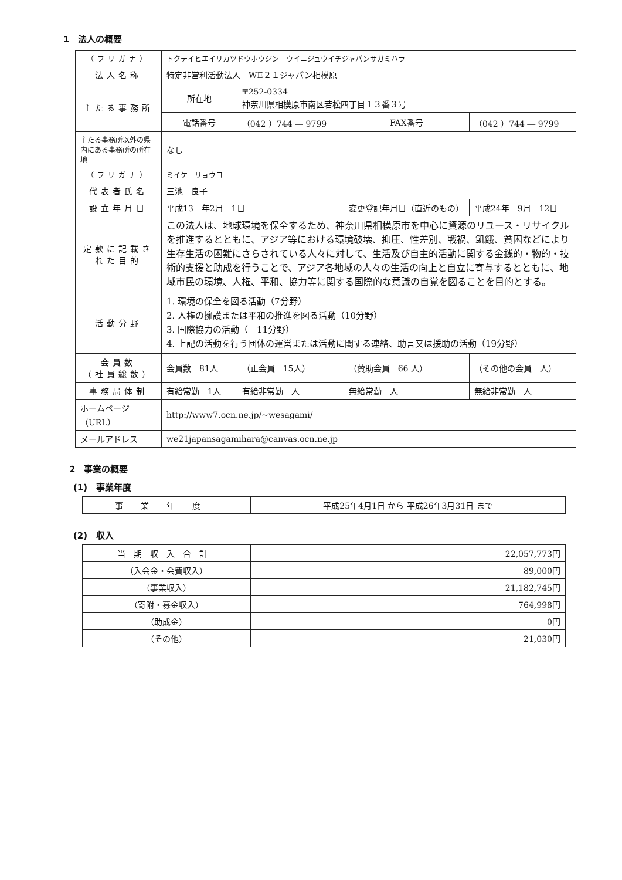1　法人の概要
| （フリガナ） | トクテイヒエイリカツドウホウジン ウイニジュウイチジャパンサガミハラ | | | |
| 法人名称 | 特定非営利活動法人 WE２１ジャパン相模原 | | | |
| 主たる事務所 | 所在地 | 〒252-0334 神奈川県相模原市南区若松四丁目１３番３号 | | |
| | 電話番号 | （042 ）744 ― 9799 | FAX番号 | （042 ）744 ― 9799 |
| 主たる事務所以外の県内にある事務所の所在地 | なし | | | |
| （フリガナ） | ミイケ リョウコ | | | |
| 代表者氏名 | 三池 良子 | | | |
| 設立年月日 | 平成13 年2月 1日 | | 変更登記年月日（直近のもの） | 平成24年 9月 12日 |
| 定款に記載された目的 | この法人は、地球環境を保全するため、神奈川県相模原市を中心に資源のリユース・リサイクルを推進するとともに、アジア等における環境破壊、抑圧、性差別、戦禍、飢餓、貧困などにより生存生活の困難にさらされている人々に対して、生活及び自主的活動に関する金銭的・物的・技術的支援と助成を行うことで、アジア各地域の人々の生活の向上と自立に寄与するとともに、地域市民の環境、人権、平和、協力等に関する国際的な意識の自覚を図ることを目的とする。 | | | |
| 活動分野 | 1. 環境の保全を図る活動（7分野） 2. 人権の擁護または平和の推進を図る活動（10分野） 3. 国際協力の活動（ 11分野） 4. 上記の活動を行う団体の運営または活動に関する連絡、助言又は援助の活動（19分野） | | | |
| 会員数 （社員総数） | 会員数 81人 | （正会員 15人） | （賛助会員 66 人） | （その他の会員 人） |
| 事務局体制 | 有給常勤 1人 | 有給非常勤 人 | 無給常勤 人 | 無給非常勤 人 |
| ホームページ（URL） | http://www7.ocn.ne.jp/~wesagami/ | | | |
| メールアドレス | we21japansagamihara@canvas.ocn.ne.jp | | | |
2　事業の概要
(1)　事業年度
| 事業年度 | 平成25年4月1日 から 平成26年3月31日 まで |
(2)　収入
| 当期収入合計 | 22,057,773円 |
| （入会金・会費収入） | 89,000円 |
| （事業収入） | 21,182,745円 |
| （寄附・募金収入） | 764,998円 |
| （助成金） | 0円 |
| （その他） | 21,030円 |